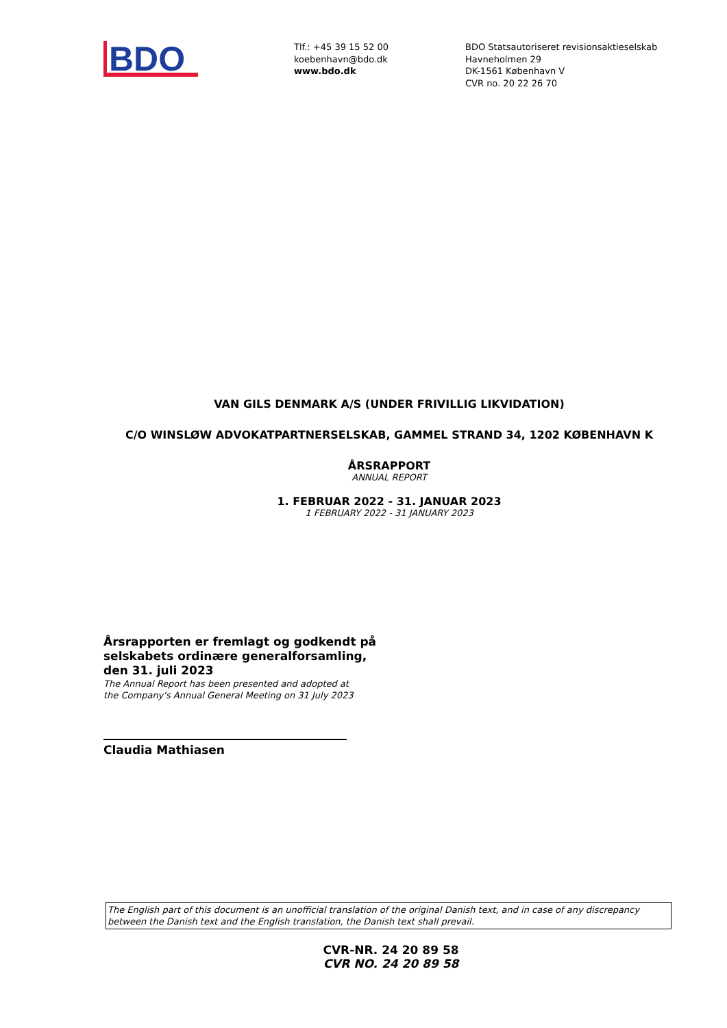BDO
Tlf.: +45 39 15 52 00
koebenhavn@bdo.dk
www.bdo.dk
BDO Statsautoriseret revisionsaktieselskab
Havneholmen 29
DK-1561 København V
CVR no. 20 22 26 70
VAN GILS DENMARK A/S (UNDER FRIVILLIG LIKVIDATION)
C/O WINSLØW ADVOKATPARTNERSELSKAB, GAMMEL STRAND 34, 1202 KØBENHAVN K
ÅRSRAPPORT
ANNUAL REPORT
1. FEBRUAR 2022 - 31. JANUAR 2023
1 FEBRUARY 2022 - 31 JANUARY 2023
Årsrapporten er fremlagt og godkendt på
selskabets ordinære generalforsamling,
den 31. juli 2023
The Annual Report has been presented and adopted at
the Company's Annual General Meeting on 31 July 2023
Claudia Mathiasen
The English part of this document is an unofficial translation of the original Danish text, and in case of any discrepancy between the Danish text and the English translation, the Danish text shall prevail.
CVR-NR. 24 20 89 58
CVR NO. 24 20 89 58